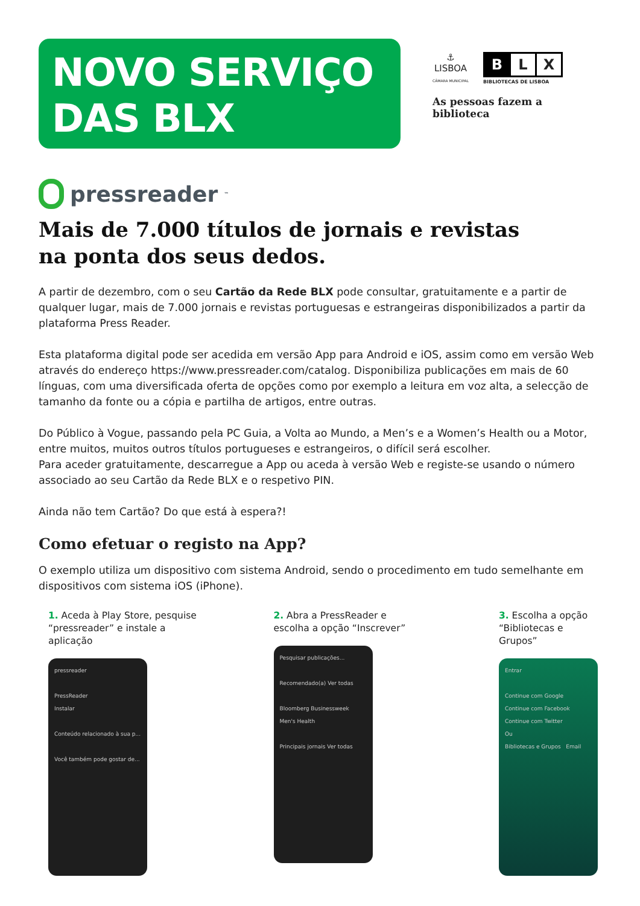NOVO SERVIÇO
DAS BLX
⚓
LISBOA
CÂMARA MUNICIPAL
B L X
BIBLIOTECAS DE LISBOA
As pessoas fazem a biblioteca
pressreader<sup>™</sup>
Mais de 7.000 títulos de jornais e revistas
na ponta dos seus dedos.
A partir de dezembro, com o seu Cartão da Rede BLX pode consultar, gratuitamente e a partir de qualquer lugar, mais de 7.000 jornais e revistas portuguesas e estrangeiras disponibilizados a partir da plataforma Press Reader.
Esta plataforma digital pode ser acedida em versão App para Android e iOS, assim como em versão Web através do endereço https://www.pressreader.com/catalog. Disponibiliza publicações em mais de 60 línguas, com uma diversificada oferta de opções como por exemplo a leitura em voz alta, a selecção de tamanho da fonte ou a cópia e partilha de artigos, entre outras.
Do Público à Vogue, passando pela PC Guia, a Volta ao Mundo, a Men’s e a Women’s Health ou a Motor, entre muitos, muitos outros títulos portugueses e estrangeiros, o difícil será escolher.
Para aceder gratuitamente, descarregue a App ou aceda à versão Web e registe-se usando o número associado ao seu Cartão da Rede BLX e o respetivo PIN.
Ainda não tem Cartão? Do que está à espera?!
Como efetuar o registo na App?
O exemplo utiliza um dispositivo com sistema Android, sendo o procedimento em tudo semelhante em dispositivos com sistema iOS (iPhone).
1. Aceda à Play Store, pesquise “pressreader” e instale a aplicação
pressreader
PressReader
Instalar
Conteúdo relacionado à sua p...
Você também pode gostar de...
2. Abra a PressReader e escolha a opção “Inscrever”
Pesquisar publicações...
Recomendado(a) Ver todas
Bloomberg Businessweek
Men's Health
Principais jornais Ver todas
3. Escolha a opção “Bibliotecas e Grupos”
Entrar
Continue com Google
Continue com Facebook
Continue com Twitter
Ou
Bibliotecas e Grupos Email